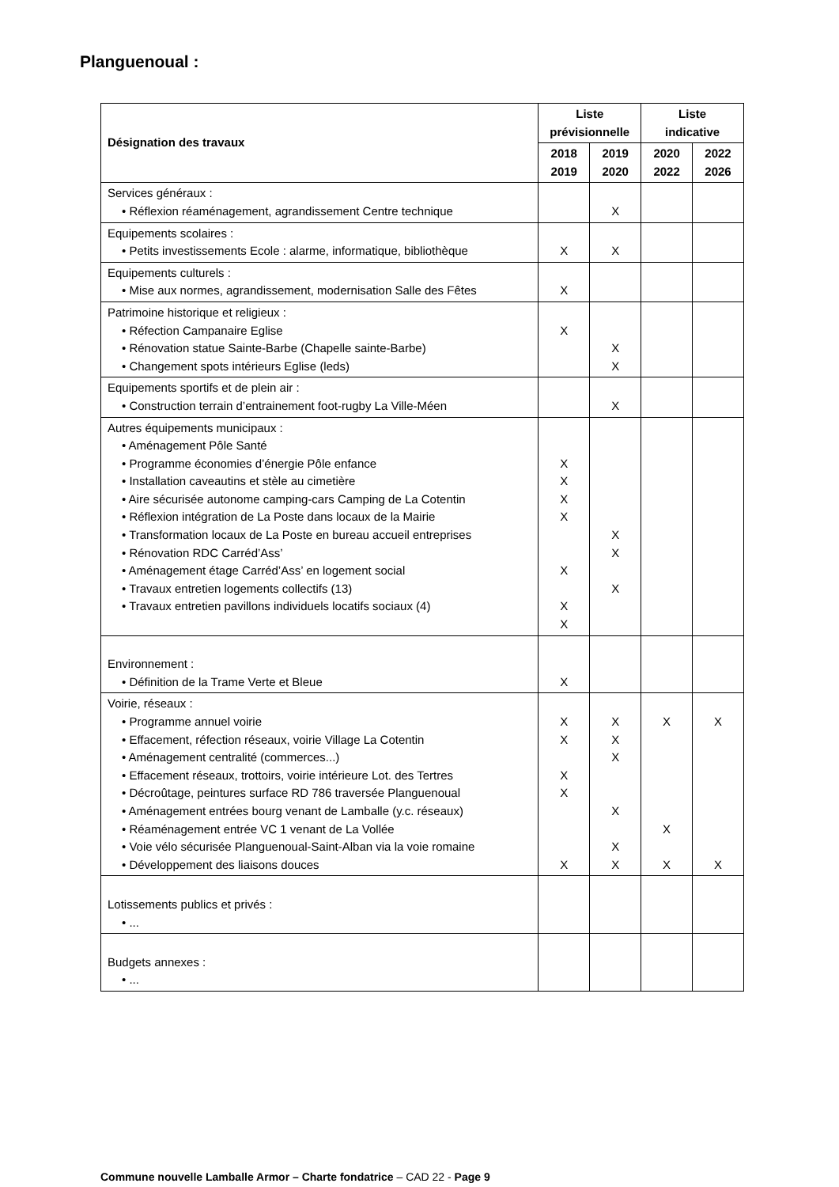Planguenoual :
| Désignation des travaux | Liste prévisionnelle | | Liste indicative | |
| --- | --- | --- | --- | --- |
| | 2018 2019 | 2019 2020 | 2020 2022 | 2022 2026 |
| Services généraux : • Réflexion réaménagement, agrandissement Centre technique | | X | | |
| Equipements scolaires : • Petits investissements Ecole : alarme, informatique, bibliothèque | X | X | | |
| Equipements culturels : • Mise aux normes, agrandissement, modernisation Salle des Fêtes | X | | | |
| Patrimoine historique et religieux : • Réfection Campanaire Eglise • Rénovation statue Sainte-Barbe (Chapelle sainte-Barbe) • Changement spots intérieurs Eglise (leds) | X | X X | | |
| Equipements sportifs et de plein air : • Construction terrain d’entrainement foot-rugby La Ville-Méen | | X | | |
| Autres équipements municipaux : • Aménagement Pôle Santé • Programme économies d’énergie Pôle enfance • Installation caveautins et stèle au cimetière • Aire sécurisée autonome camping-cars Camping de La Cotentin • Réflexion intégration de La Poste dans locaux de la Mairie • Transformation locaux de La Poste en bureau accueil entreprises • Rénovation RDC Carréd’Ass’ • Aménagement étage Carréd’Ass’ en logement social • Travaux entretien logements collectifs (13) • Travaux entretien pavillons individuels locatifs sociaux (4) | X X X X X X X | X X X | | |
| Environnement : • Définition de la Trame Verte et Bleue | X | | | |
| Voirie, réseaux : • Programme annuel voirie • Effacement, réfection réseaux, voirie Village La Cotentin • Aménagement centralité (commerces...) • Effacement réseaux, trottoirs, voirie intérieure Lot. des Tertres • Décroûtage, peintures surface RD 786 traversée Planguenoual • Aménagement entrées bourg venant de Lamballe (y.c. réseaux) • Réaménagement entrée VC 1 venant de La Vollée • Voie vélo sécurisée Planguenoual-Saint-Alban via la voie romaine • Développement des liaisons douces | X X X X X | X X X X X X | X X X | X X |
| Lotissements publics et privés : • ... | | | | |
| Budgets annexes : • ... | | | | |
Commune nouvelle Lamballe Armor – Charte fondatrice – CAD 22 - Page 9